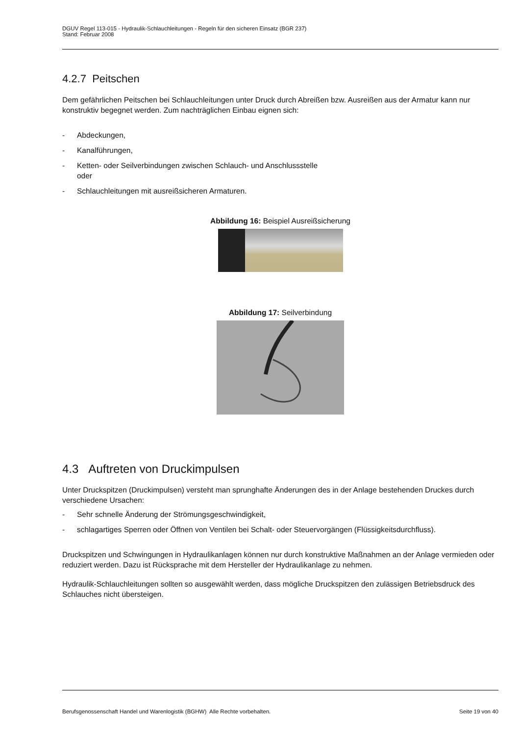DGUV Regel 113-015 - Hydraulik-Schlauchleitungen - Regeln für den sicheren Einsatz (BGR 237)
Stand: Februar 2008
4.2.7 Peitschen
Dem gefährlichen Peitschen bei Schlauchleitungen unter Druck durch Abreißen bzw. Ausreißen aus der Armatur kann nur konstruktiv begegnet werden. Zum nachträglichen Einbau eignen sich:
- Abdeckungen,
- Kanalführungen,
- Ketten- oder Seilverbindungen zwischen Schlauch- und Anschlussstelle
oder
- Schlauchleitungen mit ausreißsicheren Armaturen.
Abbildung 16: Beispiel Ausreißsicherung
Abbildung 17: Seilverbindung
4.3 Auftreten von Druckimpulsen
Unter Druckspitzen (Druckimpulsen) versteht man sprunghafte Änderungen des in der Anlage bestehenden Druckes durch verschiedene Ursachen:
- Sehr schnelle Änderung der Strömungsgeschwindigkeit,
- schlagartiges Sperren oder Öffnen von Ventilen bei Schalt- oder Steuervorgängen (Flüssigkeitsdurchfluss).
Druckspitzen und Schwingungen in Hydraulikanlagen können nur durch konstruktive Maßnahmen an der Anlage vermieden oder reduziert werden. Dazu ist Rücksprache mit dem Hersteller der Hydraulikanlage zu nehmen.
Hydraulik-Schlauchleitungen sollten so ausgewählt werden, dass mögliche Druckspitzen den zulässigen Betriebsdruck des Schlauches nicht übersteigen.
Berufsgenossenschaft Handel und Warenlogistik (BGHW) Alle Rechte vorbehalten. Seite 19 von 40